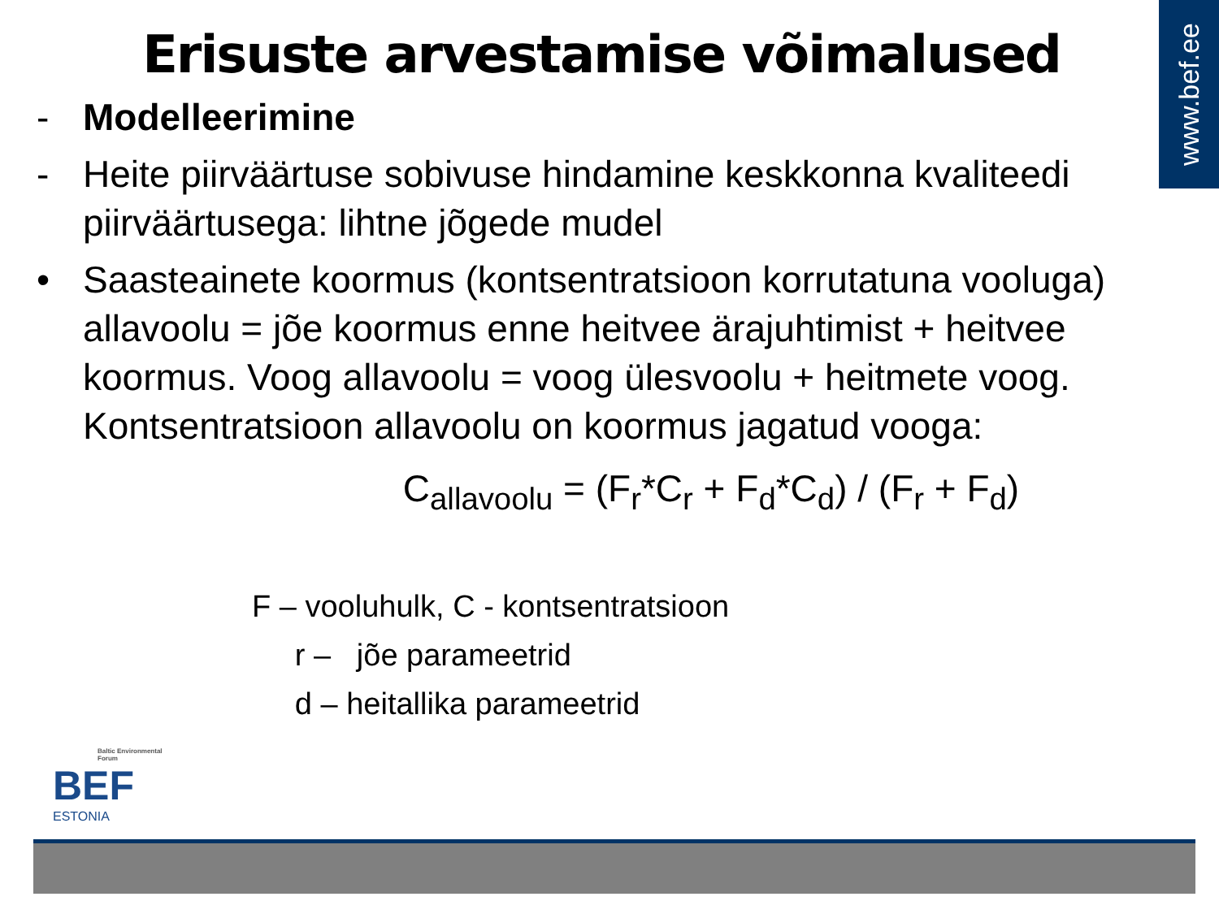www.bef.ee
Erisuste arvestamise võimalused
- Modelleerimine
- Heite piirväärtuse sobivuse hindamine keskkonna kvaliteedi piirväärtusega: lihtne jõgede mudel
• Saasteainete koormus (kontsentratsioon korrutatuna vooluga) allavoolu = jõe koormus enne heitvee ärajuhtimist + heitvee koormus. Voog allavoolu = voog ülesvoolu + heitmete voog. Kontsentratsioon allavoolu on koormus jagatud vooga:
C<sub>allavoolu</sub> = (F<sub>r</sub>*C<sub>r</sub> + F<sub>d</sub>*C<sub>d</sub>) / (F<sub>r</sub> + F<sub>d</sub>)
F – vooluhulk, C - kontsentratsioon
r – jõe parameetrid
d – heitallika parameetrid
Baltic Environmental Forum
BEF
ESTONIA